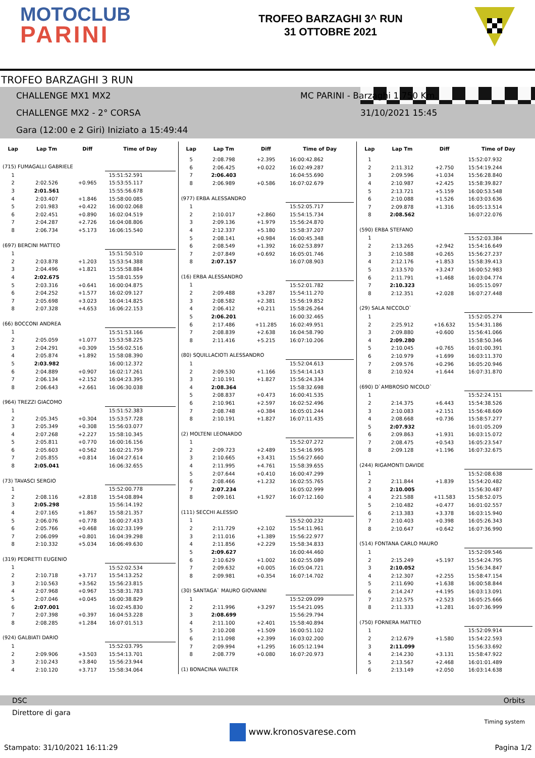MOTOCLUB
PARINI
TROFEO BARZAGHI 3^ RUN
31 OTTOBRE 2021
TROFEO BARZAGHI 3 RUN
CHALLENGE MX1 MX2 MC PARINI - Barzaghi 1.750 Km.
CHALLENGE MX2 - 2° CORSA 31/10/2021 15:45
Gara (12:00 e 2 Giri) Iniziato a 15:49:44
| Lap | Lap Tm | Diff | Time of Day |
| --- | --- | --- | --- |
| (715) FUMAGALLI GABRIELE | | | |
| 1 | | | 15:51:52.591 |
| 2 | 2:02.526 | +0.965 | 15:53:55.117 |
| 3 | 2:01.561 | | 15:55:56.678 |
| 4 | 2:03.407 | +1.846 | 15:58:00.085 |
| 5 | 2:01.983 | +0.422 | 16:00:02.068 |
| 6 | 2:02.451 | +0.890 | 16:02:04.519 |
| 7 | 2:04.287 | +2.726 | 16:04:08.806 |
| 8 | 2:06.734 | +5.173 | 16:06:15.540 |
| (697) BERCINI MATTEO | | | |
| 1 | | | 15:51:50.510 |
| 2 | 2:03.878 | +1.203 | 15:53:54.388 |
| 3 | 2:04.496 | +1.821 | 15:55:58.884 |
| 4 | 2:02.675 | | 15:58:01.559 |
| 5 | 2:03.316 | +0.641 | 16:00:04.875 |
| 6 | 2:04.252 | +1.577 | 16:02:09.127 |
| 7 | 2:05.698 | +3.023 | 16:04:14.825 |
| 8 | 2:07.328 | +4.653 | 16:06:22.153 |
| (66) BOCCONI ANDREA | | | |
| 1 | | | 15:51:53.166 |
| 2 | 2:05.059 | +1.077 | 15:53:58.225 |
| 3 | 2:04.291 | +0.309 | 15:56:02.516 |
| 4 | 2:05.874 | +1.892 | 15:58:08.390 |
| 5 | 2:03.982 | | 16:00:12.372 |
| 6 | 2:04.889 | +0.907 | 16:02:17.261 |
| 7 | 2:06.134 | +2.152 | 16:04:23.395 |
| 8 | 2:06.643 | +2.661 | 16:06:30.038 |
| (964) TREZZI GIACOMO | | | |
| 1 | | | 15:51:52.383 |
| 2 | 2:05.345 | +0.304 | 15:53:57.728 |
| 3 | 2:05.349 | +0.308 | 15:56:03.077 |
| 4 | 2:07.268 | +2.227 | 15:58:10.345 |
| 5 | 2:05.811 | +0.770 | 16:00:16.156 |
| 6 | 2:05.603 | +0.562 | 16:02:21.759 |
| 7 | 2:05.855 | +0.814 | 16:04:27.614 |
| 8 | 2:05.041 | | 16:06:32.655 |
| (73) TAVASCI SERGIO | | | |
| 1 | | | 15:52:00.778 |
| 2 | 2:08.116 | +2.818 | 15:54:08.894 |
| 3 | 2:05.298 | | 15:56:14.192 |
| 4 | 2:07.165 | +1.867 | 15:58:21.357 |
| 5 | 2:06.076 | +0.778 | 16:00:27.433 |
| 6 | 2:05.766 | +0.468 | 16:02:33.199 |
| 7 | 2:06.099 | +0.801 | 16:04:39.298 |
| 8 | 2:10.332 | +5.034 | 16:06:49.630 |
| (319) PEDRETTI EUGENIO | | | |
| 1 | | | 15:52:02.534 |
| 2 | 2:10.718 | +3.717 | 15:54:13.252 |
| 3 | 2:10.563 | +3.562 | 15:56:23.815 |
| 4 | 2:07.968 | +0.967 | 15:58:31.783 |
| 5 | 2:07.046 | +0.045 | 16:00:38.829 |
| 6 | 2:07.001 | | 16:02:45.830 |
| 7 | 2:07.398 | +0.397 | 16:04:53.228 |
| 8 | 2:08.285 | +1.284 | 16:07:01.513 |
| (924) GALBIATI DARIO | | | |
| 1 | | | 15:52:03.795 |
| 2 | 2:09.906 | +3.503 | 15:54:13.701 |
| 3 | 2:10.243 | +3.840 | 15:56:23.944 |
| 4 | 2:10.120 | +3.717 | 15:58:34.064 |
| Lap | Lap Tm | Diff | Time of Day |
| --- | --- | --- | --- |
| 5 | 2:08.798 | +2.395 | 16:00:42.862 |
| 6 | 2:06.425 | +0.022 | 16:02:49.287 |
| 7 | 2:06.403 | | 16:04:55.690 |
| 8 | 2:06.989 | +0.586 | 16:07:02.679 |
| (977) ERBA ALESSANDRO | | | |
| 1 | | | 15:52:05.717 |
| 2 | 2:10.017 | +2.860 | 15:54:15.734 |
| 3 | 2:09.136 | +1.979 | 15:56:24.870 |
| 4 | 2:12.337 | +5.180 | 15:58:37.207 |
| 5 | 2:08.141 | +0.984 | 16:00:45.348 |
| 6 | 2:08.549 | +1.392 | 16:02:53.897 |
| 7 | 2:07.849 | +0.692 | 16:05:01.746 |
| 8 | 2:07.157 | | 16:07:08.903 |
| (16) ERBA ALESSANDRO | | | |
| 1 | | | 15:52:01.782 |
| 2 | 2:09.488 | +3.287 | 15:54:11.270 |
| 3 | 2:08.582 | +2.381 | 15:56:19.852 |
| 4 | 2:06.412 | +0.211 | 15:58:26.264 |
| 5 | 2:06.201 | | 16:00:32.465 |
| 6 | 2:17.486 | +11.285 | 16:02:49.951 |
| 7 | 2:08.839 | +2.638 | 16:04:58.790 |
| 8 | 2:11.416 | +5.215 | 16:07:10.206 |
| (80) SQUILLACIOTI ALESSANDRO | | | |
| 1 | | | 15:52:04.613 |
| 2 | 2:09.530 | +1.166 | 15:54:14.143 |
| 3 | 2:10.191 | +1.827 | 15:56:24.334 |
| 4 | 2:08.364 | | 15:58:32.698 |
| 5 | 2:08.837 | +0.473 | 16:00:41.535 |
| 6 | 2:10.961 | +2.597 | 16:02:52.496 |
| 7 | 2:08.748 | +0.384 | 16:05:01.244 |
| 8 | 2:10.191 | +1.827 | 16:07:11.435 |
| (2) MOLTENI LEONARDO | | | |
| 1 | | | 15:52:07.272 |
| 2 | 2:09.723 | +2.489 | 15:54:16.995 |
| 3 | 2:10.665 | +3.431 | 15:56:27.660 |
| 4 | 2:11.995 | +4.761 | 15:58:39.655 |
| 5 | 2:07.644 | +0.410 | 16:00:47.299 |
| 6 | 2:08.466 | +1.232 | 16:02:55.765 |
| 7 | 2:07.234 | | 16:05:02.999 |
| 8 | 2:09.161 | +1.927 | 16:07:12.160 |
| (111) SECCHI ALESSIO | | | |
| 1 | | | 15:52:00.232 |
| 2 | 2:11.729 | +2.102 | 15:54:11.961 |
| 3 | 2:11.016 | +1.389 | 15:56:22.977 |
| 4 | 2:11.856 | +2.229 | 15:58:34.833 |
| 5 | 2:09.627 | | 16:00:44.460 |
| 6 | 2:10.629 | +1.002 | 16:02:55.089 |
| 7 | 2:09.632 | +0.005 | 16:05:04.721 |
| 8 | 2:09.981 | +0.354 | 16:07:14.702 |
| (30) SANTAGA` MAURO GIOVANNI | | | |
| 1 | | | 15:52:09.099 |
| 2 | 2:11.996 | +3.297 | 15:54:21.095 |
| 3 | 2:08.699 | | 15:56:29.794 |
| 4 | 2:11.100 | +2.401 | 15:58:40.894 |
| 5 | 2:10.208 | +1.509 | 16:00:51.102 |
| 6 | 2:11.098 | +2.399 | 16:03:02.200 |
| 7 | 2:09.994 | +1.295 | 16:05:12.194 |
| 8 | 2:08.779 | +0.080 | 16:07:20.973 |
| (1) BONACINA WALTER | | | |
| Lap | Lap Tm | Diff | Time of Day |
| --- | --- | --- | --- |
| 1 | | | 15:52:07.932 |
| 2 | 2:11.312 | +2.750 | 15:54:19.244 |
| 3 | 2:09.596 | +1.034 | 15:56:28.840 |
| 4 | 2:10.987 | +2.425 | 15:58:39.827 |
| 5 | 2:13.721 | +5.159 | 16:00:53.548 |
| 6 | 2:10.088 | +1.526 | 16:03:03.636 |
| 7 | 2:09.878 | +1.316 | 16:05:13.514 |
| 8 | 2:08.562 | | 16:07:22.076 |
| (590) ERBA STEFANO | | | |
| 1 | | | 15:52:03.384 |
| 2 | 2:13.265 | +2.942 | 15:54:16.649 |
| 3 | 2:10.588 | +0.265 | 15:56:27.237 |
| 4 | 2:12.176 | +1.853 | 15:58:39.413 |
| 5 | 2:13.570 | +3.247 | 16:00:52.983 |
| 6 | 2:11.791 | +1.468 | 16:03:04.774 |
| 7 | 2:10.323 | | 16:05:15.097 |
| 8 | 2:12.351 | +2.028 | 16:07:27.448 |
| (29) SALA NICCOLO` | | | |
| 1 | | | 15:52:05.274 |
| 2 | 2:25.912 | +16.632 | 15:54:31.186 |
| 3 | 2:09.880 | +0.600 | 15:56:41.066 |
| 4 | 2:09.280 | | 15:58:50.346 |
| 5 | 2:10.045 | +0.765 | 16:01:00.391 |
| 6 | 2:10.979 | +1.699 | 16:03:11.370 |
| 7 | 2:09.576 | +0.296 | 16:05:20.946 |
| 8 | 2:10.924 | +1.644 | 16:07:31.870 |
| (690) D`AMBROSIO NICOLO` | | | |
| 1 | | | 15:52:24.151 |
| 2 | 2:14.375 | +6.443 | 15:54:38.526 |
| 3 | 2:10.083 | +2.151 | 15:56:48.609 |
| 4 | 2:08.668 | +0.736 | 15:58:57.277 |
| 5 | 2:07.932 | | 16:01:05.209 |
| 6 | 2:09.863 | +1.931 | 16:03:15.072 |
| 7 | 2:08.475 | +0.543 | 16:05:23.547 |
| 8 | 2:09.128 | +1.196 | 16:07:32.675 |
| (244) RIGAMONTI DAVIDE | | | |
| 1 | | | 15:52:08.638 |
| 2 | 2:11.844 | +1.839 | 15:54:20.482 |
| 3 | 2:10.005 | | 15:56:30.487 |
| 4 | 2:21.588 | +11.583 | 15:58:52.075 |
| 5 | 2:10.482 | +0.477 | 16:01:02.557 |
| 6 | 2:13.383 | +3.378 | 16:03:15.940 |
| 7 | 2:10.403 | +0.398 | 16:05:26.343 |
| 8 | 2:10.647 | +0.642 | 16:07:36.990 |
| (514) FONTANA CARLO MAURO | | | |
| 1 | | | 15:52:09.546 |
| 2 | 2:15.249 | +5.197 | 15:54:24.795 |
| 3 | 2:10.052 | | 15:56:34.847 |
| 4 | 2:12.307 | +2.255 | 15:58:47.154 |
| 5 | 2:11.690 | +1.638 | 16:00:58.844 |
| 6 | 2:14.247 | +4.195 | 16:03:13.091 |
| 7 | 2:12.575 | +2.523 | 16:05:25.666 |
| 8 | 2:11.333 | +1.281 | 16:07:36.999 |
| (750) FORNERA MATTEO | | | |
| 1 | | | 15:52:09.914 |
| 2 | 2:12.679 | +1.580 | 15:54:22.593 |
| 3 | 2:11.099 | | 15:56:33.692 |
| 4 | 2:14.230 | +3.131 | 15:58:47.922 |
| 5 | 2:13.567 | +2.468 | 16:01:01.489 |
| 6 | 2:13.149 | +2.050 | 16:03:14.638 |
DSC Orbits
Direttore di gara Timing system
www.kronosvarese.com
Stampato: 31/10/2021 16:11:29 Pagina 1/2